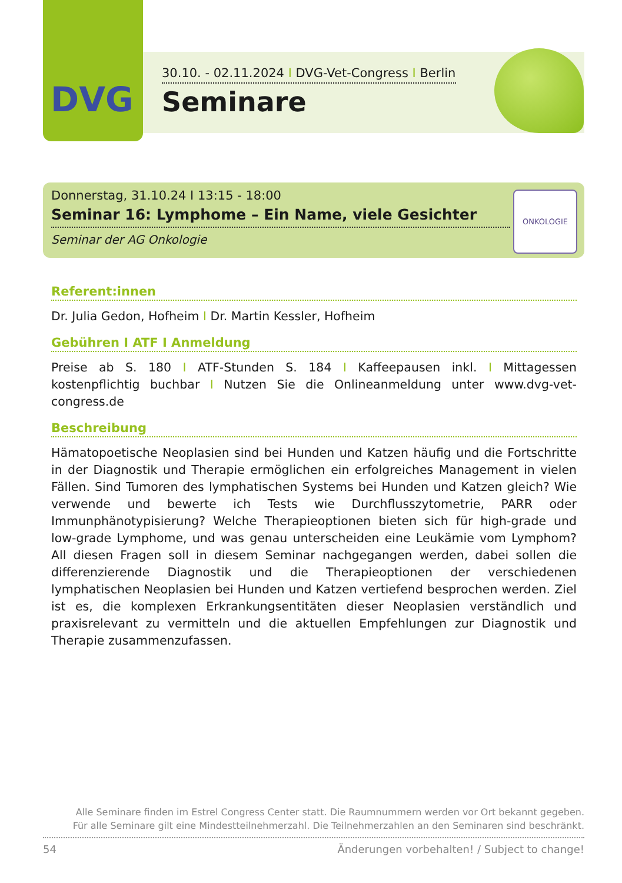DVG
30.10. - 02.11.2024 I DVG-Vet-Congress I Berlin
Seminare
Donnerstag, 31.10.24 I 13:15 - 18:00
Seminar 16: Lymphome – Ein Name, viele Gesichter
Seminar der AG Onkologie
ONKOLOGIE
Referent:innen
Dr. Julia Gedon, Hofheim I Dr. Martin Kessler, Hofheim
Gebühren I ATF I Anmeldung
Preise ab S. 180 I ATF-Stunden S. 184 I Kaffeepausen inkl. I Mittagessen kostenpflichtig buchbar I Nutzen Sie die Onlineanmeldung unter www.dvg-vet-congress.de
Beschreibung
Hämatopoetische Neoplasien sind bei Hunden und Katzen häufig und die Fortschritte in der Diagnostik und Therapie ermöglichen ein erfolgreiches Management in vielen Fällen. Sind Tumoren des lymphatischen Systems bei Hunden und Katzen gleich? Wie verwende und bewerte ich Tests wie Durchflusszytometrie, PARR oder Immunphänotypisierung? Welche Therapieoptionen bieten sich für high-grade und low-grade Lymphome, und was genau unterscheiden eine Leukämie vom Lymphom? All diesen Fragen soll in diesem Seminar nachgegangen werden, dabei sollen die differenzierende Diagnostik und die Therapieoptionen der verschiedenen lymphatischen Neoplasien bei Hunden und Katzen vertiefend besprochen werden. Ziel ist es, die komplexen Erkrankungsentitäten dieser Neoplasien verständlich und praxisrelevant zu vermitteln und die aktuellen Empfehlungen zur Diagnostik und Therapie zusammenzufassen.
Alle Seminare finden im Estrel Congress Center statt. Die Raumnummern werden vor Ort bekannt gegeben.
Für alle Seminare gilt eine Mindestteilnehmerzahl. Die Teilnehmerzahlen an den Seminaren sind beschränkt.
54 Änderungen vorbehalten! / Subject to change!